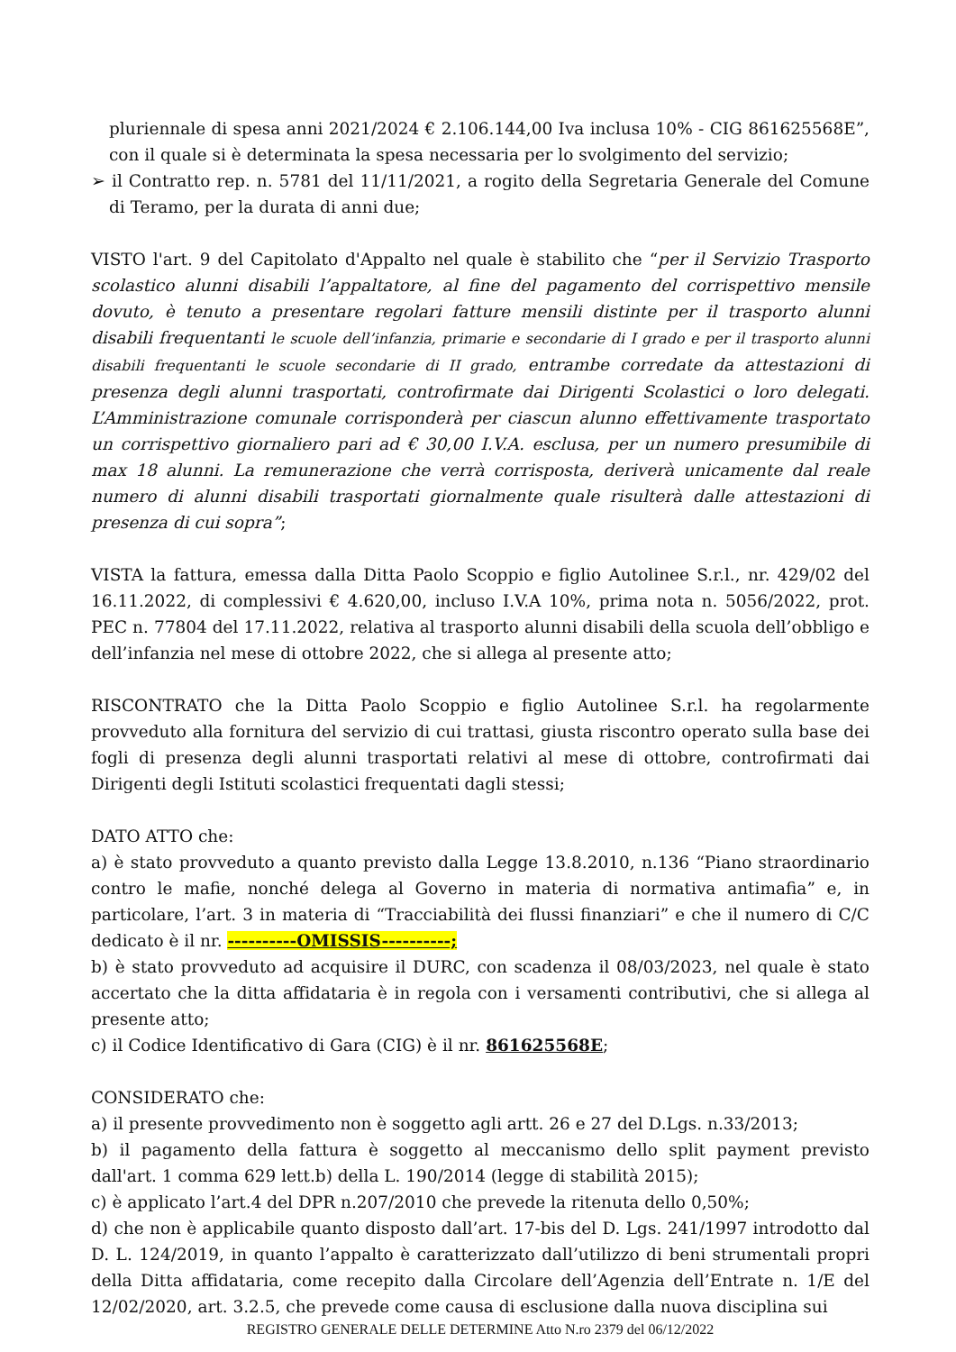pluriennale di spesa anni 2021/2024 € 2.106.144,00 Iva inclusa 10% - CIG 861625568E”, con il quale si è determinata la spesa necessaria per lo svolgimento del servizio;
➢ il Contratto rep. n. 5781 del 11/11/2021, a rogito della Segretaria Generale del Comune di Teramo, per la durata di anni due;
VISTO l'art. 9 del Capitolato d'Appalto nel quale è stabilito che “per il Servizio Trasporto scolastico alunni disabili l’appaltatore, al fine del pagamento del corrispettivo mensile dovuto, è tenuto a presentare regolari fatture mensili distinte per il trasporto alunni disabili frequentanti le scuole dell’infanzia, primarie e secondarie di I grado e per il trasporto alunni disabili frequentanti le scuole secondarie di II grado, entrambe corredate da attestazioni di presenza degli alunni trasportati, controfirmate dai Dirigenti Scolastici o loro delegati. L’Amministrazione comunale corrisponderà per ciascun alunno effettivamente trasportato un corrispettivo giornaliero pari ad € 30,00 I.V.A. esclusa, per un numero presumibile di max 18 alunni. La remunerazione che verrà corrisposta, deriverà unicamente dal reale numero di alunni disabili trasportati giornalmente quale risulterà dalle attestazioni di presenza di cui sopra”;
VISTA la fattura, emessa dalla Ditta Paolo Scoppio e figlio Autolinee S.r.l., nr. 429/02 del 16.11.2022, di complessivi € 4.620,00, incluso I.V.A 10%, prima nota n. 5056/2022, prot. PEC n. 77804 del 17.11.2022, relativa al trasporto alunni disabili della scuola dell’obbligo e dell’infanzia nel mese di ottobre 2022, che si allega al presente atto;
RISCONTRATO che la Ditta Paolo Scoppio e figlio Autolinee S.r.l. ha regolarmente provveduto alla fornitura del servizio di cui trattasi, giusta riscontro operato sulla base dei fogli di presenza degli alunni trasportati relativi al mese di ottobre, controfirmati dai Dirigenti degli Istituti scolastici frequentati dagli stessi;
DATO ATTO che:
a) è stato provveduto a quanto previsto dalla Legge 13.8.2010, n.136 “Piano straordinario contro le mafie, nonché delega al Governo in materia di normativa antimafia” e, in particolare, l’art. 3 in materia di “Tracciabilità dei flussi finanziari” e che il numero di C/C dedicato è il nr. ----------OMISSIS----------;
b) è stato provveduto ad acquisire il DURC, con scadenza il 08/03/2023, nel quale è stato accertato che la ditta affidataria è in regola con i versamenti contributivi, che si allega al presente atto;
c) il Codice Identificativo di Gara (CIG) è il nr. 861625568E;
CONSIDERATO che:
a) il presente provvedimento non è soggetto agli artt. 26 e 27 del D.Lgs. n.33/2013;
b) il pagamento della fattura è soggetto al meccanismo dello split payment previsto dall'art. 1 comma 629 lett.b) della L. 190/2014 (legge di stabilità 2015);
c) è applicato l’art.4 del DPR n.207/2010 che prevede la ritenuta dello 0,50%;
d) che non è applicabile quanto disposto dall’art. 17-bis del D. Lgs. 241/1997 introdotto dal D. L. 124/2019, in quanto l’appalto è caratterizzato dall’utilizzo di beni strumentali propri della Ditta affidataria, come recepito dalla Circolare dell’Agenzia dell’Entrate n. 1/E del 12/02/2020, art. 3.2.5, che prevede come causa di esclusione dalla nuova disciplina sui
REGISTRO GENERALE DELLE DETERMINE Atto N.ro 2379 del 06/12/2022